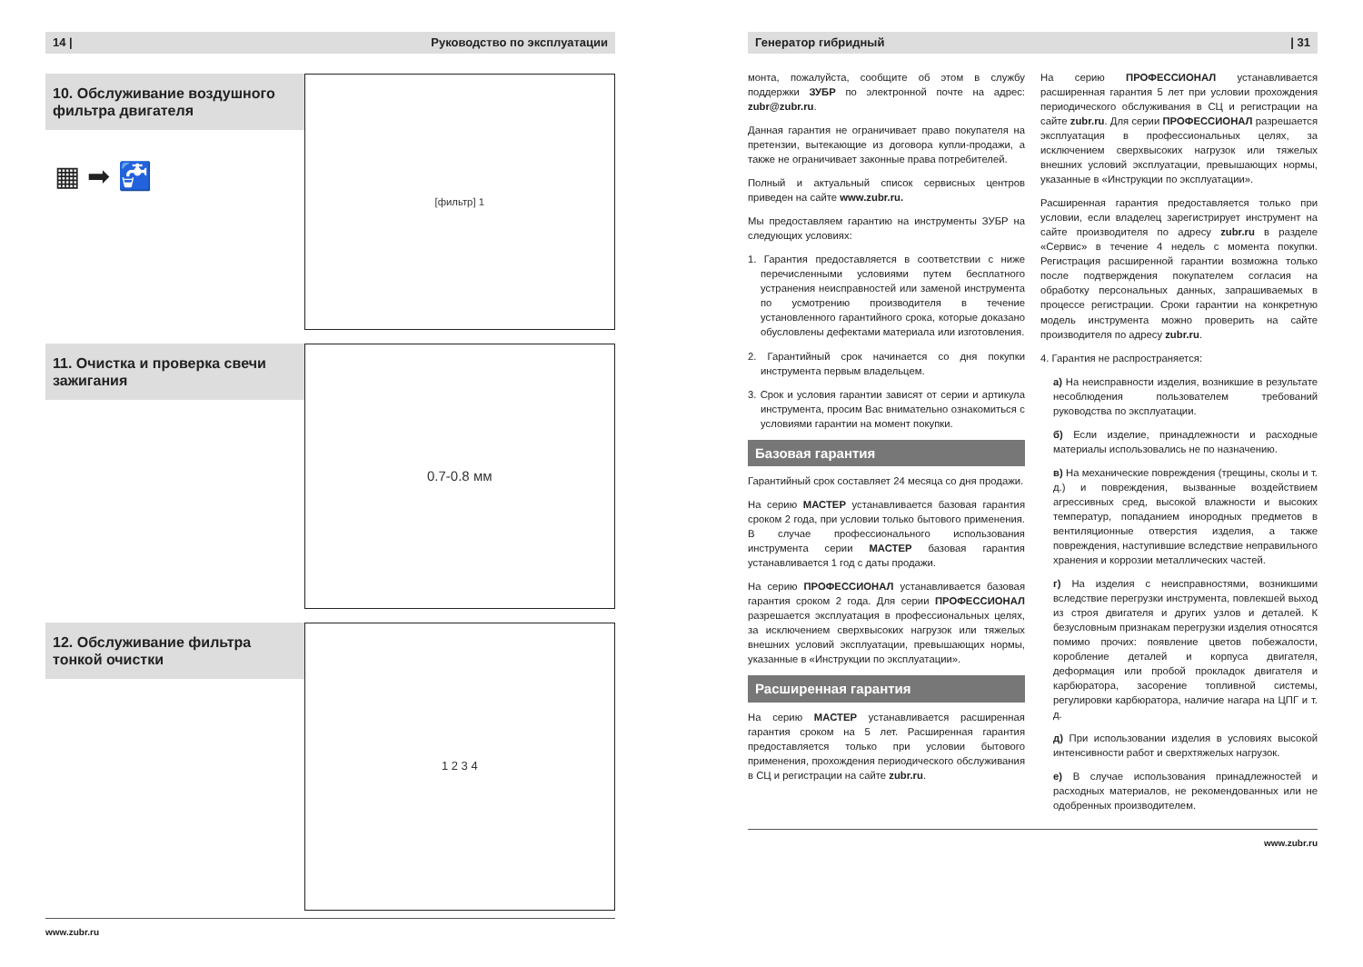14 | Руководство по эксплуатации
10. Обслуживание воздушного фильтра двигателя
▦ ➡ 🚰
[фильтр] 1
11. Очистка и проверка свечи зажигания
0.7-0.8 мм
12. Обслуживание фильтра тонкой очистки
1 2 3 4
www.zubr.ru
Генератор гибридный | 31
монта, пожалуйста, сообщите об этом в службу поддержки ЗУБР по электронной почте на адрес: zubr@zubr.ru.
Данная гарантия не ограничивает право покупателя на претензии, вытекающие из договора купли-продажи, а также не ограничивает законные права потребителей.
Полный и актуальный список сервисных центров приведен на сайте www.zubr.ru.
Мы предоставляем гарантию на инструменты ЗУБР на следующих условиях:
1. Гарантия предоставляется в соответствии с ниже перечисленными условиями путем бесплатного устранения неисправностей или заменой инструмента по усмотрению производителя в течение установленного гарантийного срока, которые доказано обусловлены дефектами материала или изготовления.
2. Гарантийный срок начинается со дня покупки инструмента первым владельцем.
3. Срок и условия гарантии зависят от серии и артикула инструмента, просим Вас внимательно ознакомиться с условиями гарантии на момент покупки.
Базовая гарантия
Гарантийный срок составляет 24 месяца со дня продажи.
На серию МАСТЕР устанавливается базовая гарантия сроком 2 года, при условии только бытового применения. В случае профессионального использования инструмента серии МАСТЕР базовая гарантия устанавливается 1 год с даты продажи.
На серию ПРОФЕССИОНАЛ устанавливается базовая гарантия сроком 2 года. Для серии ПРОФЕССИОНАЛ разрешается эксплуатация в профессиональных целях, за исключением сверхвысоких нагрузок или тяжелых внешних условий эксплуатации, превышающих нормы, указанные в «Инструкции по эксплуатации».
Расширенная гарантия
На серию МАСТЕР устанавливается расширенная гарантия сроком на 5 лет. Расширенная гарантия предоставляется только при условии бытового применения, прохождения периодического обслуживания в СЦ и регистрации на сайте zubr.ru.
На серию ПРОФЕССИОНАЛ устанавливается расширенная гарантия 5 лет при условии прохождения периодического обслуживания в СЦ и регистрации на сайте zubr.ru. Для серии ПРОФЕССИОНАЛ разрешается эксплуатация в профессиональных целях, за исключением сверхвысоких нагрузок или тяжелых внешних условий эксплуатации, превышающих нормы, указанные в «Инструкции по эксплуатации».
Расширенная гарантия предоставляется только при условии, если владелец зарегистрирует инструмент на сайте производителя по адресу zubr.ru в разделе «Сервис» в течение 4 недель с момента покупки. Регистрация расширенной гарантии возможна только после подтверждения покупателем согласия на обработку персональных данных, запрашиваемых в процессе регистрации. Сроки гарантии на конкретную модель инструмента можно проверить на сайте производителя по адресу zubr.ru.
4. Гарантия не распространяется:
а) На неисправности изделия, возникшие в результате несоблюдения пользователем требований руководства по эксплуатации.
б) Если изделие, принадлежности и расходные материалы использовались не по назначению.
в) На механические повреждения (трещины, сколы и т. д.) и повреждения, вызванные воздействием агрессивных сред, высокой влажности и высоких температур, попаданием инородных предметов в вентиляционные отверстия изделия, а также повреждения, наступившие вследствие неправильного хранения и коррозии металлических частей.
г) На изделия с неисправностями, возникшими вследствие перегрузки инструмента, повлекшей выход из строя двигателя и других узлов и деталей. К безусловным признакам перегрузки изделия относятся помимо прочих: появление цветов побежалости, коробление деталей и корпуса двигателя, деформация или пробой прокладок двигателя и карбюратора, засорение топливной системы, регулировки карбюратора, наличие нагара на ЦПГ и т. д.
д) При использовании изделия в условиях высокой интенсивности работ и сверхтяжелых нагрузок.
е) В случае использования принадлежностей и расходных материалов, не рекомендованных или не одобренных производителем.
www.zubr.ru